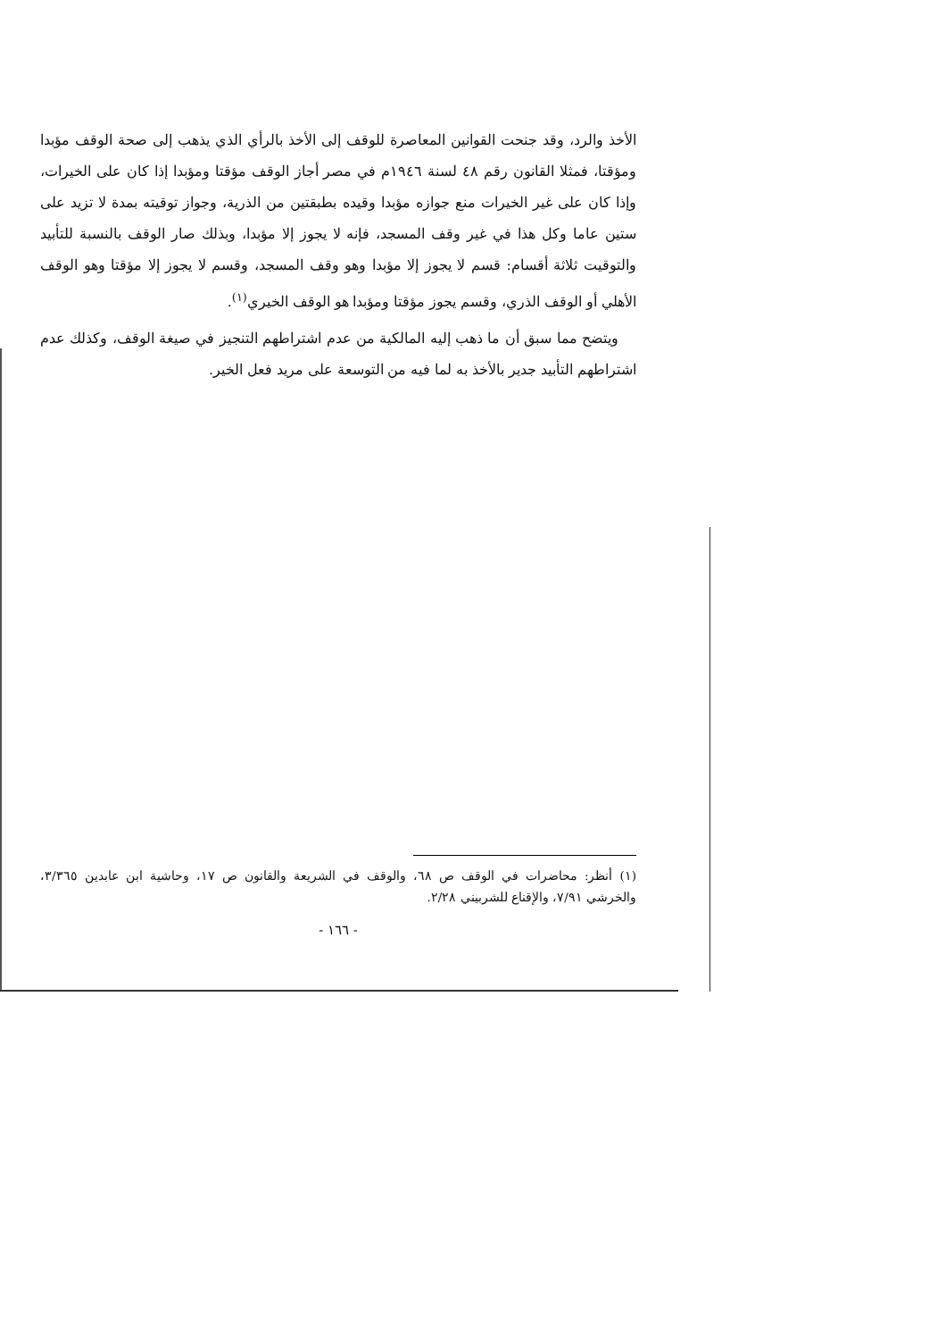الأخذ والرد، وقد جنحت القوانين المعاصرة للوقف إلى الأخذ بالرأي الذي يذهب إلى صحة الوقف مؤبدا ومؤقتا، فمثلا القانون رقم ٤٨ لسنة ١٩٤٦م في مصر أجاز الوقف مؤقتا ومؤبدا إذا كان على الخيرات، وإذا كان على غير الخيرات منع جوازه مؤبدا وقيده بطبقتين من الذرية، وجواز توقيته بمدة لا تزيد على ستين عاما وكل هذا في غير وقف المسجد، فإنه لا يجوز إلا مؤبدا، وبذلك صار الوقف بالنسبة للتأبيد والتوقيت ثلاثة أقسام: قسم لا يجوز إلا مؤبدا وهو وقف المسجد، وقسم لا يجوز إلا مؤقتا وهو الوقف الأهلي أو الوقف الذري، وقسم يجوز مؤقتا ومؤبدا هو الوقف الخيري<sup>(١)</sup>.
ويتضح مما سبق أن ما ذهب إليه المالكية من عدم اشتراطهم التنجيز في صيغة الوقف، وكذلك عدم اشتراطهم التأبيد جدير بالأخذ به لما فيه من التوسعة على مريد فعل الخير.
(١) أنظر: محاضرات في الوقف ص ٦٨، والوقف في الشريعة والقانون ص ١٧، وحاشية ابن عابدين ٣/٣٦٥، والخرشي ٧/٩١، والإقناع للشربيني ٢/٢٨.
- ١٦٦ -